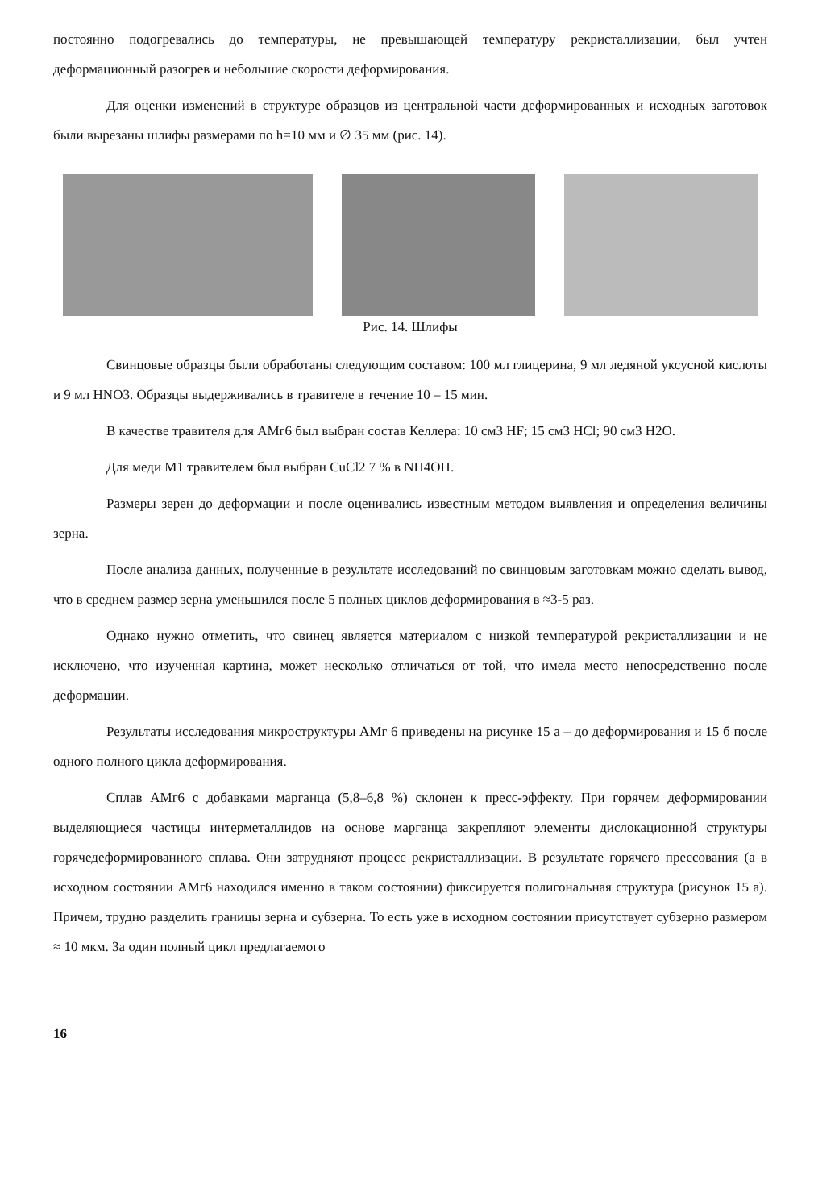постоянно подогревались до температуры, не превышающей температуру рекристаллизации, был учтен деформационный разогрев и небольшие скорости деформирования.
Для оценки изменений в структуре образцов из центральной части деформированных и исходных заготовок были вырезаны шлифы размерами по h=10 мм и ∅ 35 мм (рис. 14).
Рис. 14. Шлифы
Свинцовые образцы были обработаны следующим составом: 100 мл глицерина, 9 мл ледяной уксусной кислоты и 9 мл HNO3. Образцы выдерживались в травителе в течение 10 – 15 мин.
В качестве травителя для АМг6 был выбран состав Келлера: 10 см3 HF; 15 см3 HCl; 90 см3 H2O.
Для меди М1 травителем был выбран CuCl2 7 % в NH4OH.
Размеры зерен до деформации и после оценивались известным методом выявления и определения величины зерна.
После анализа данных, полученные в результате исследований по свинцовым заготовкам можно сделать вывод, что в среднем размер зерна уменьшился после 5 полных циклов деформирования в ≈3-5 раз.
Однако нужно отметить, что свинец является материалом с низкой температурой рекристаллизации и не исключено, что изученная картина, может несколько отличаться от той, что имела место непосредственно после деформации.
Результаты исследования микроструктуры АМг 6 приведены на рисунке 15 а – до деформирования и 15 б после одного полного цикла деформирования.
Сплав АМг6 с добавками марганца (5,8–6,8 %) склонен к пресс-эффекту. При горячем деформировании выделяющиеся частицы интерметаллидов на основе марганца закрепляют элементы дислокационной структуры горячедеформированного сплава. Они затрудняют процесс рекристаллизации. В результате горячего прессования (а в исходном состоянии АМг6 находился именно в таком состоянии) фиксируется полигональная структура (рисунок 15 а). Причем, трудно разделить границы зерна и субзерна. То есть уже в исходном состоянии присутствует субзерно размером ≈ 10 мкм. За один полный цикл предлагаемого
16